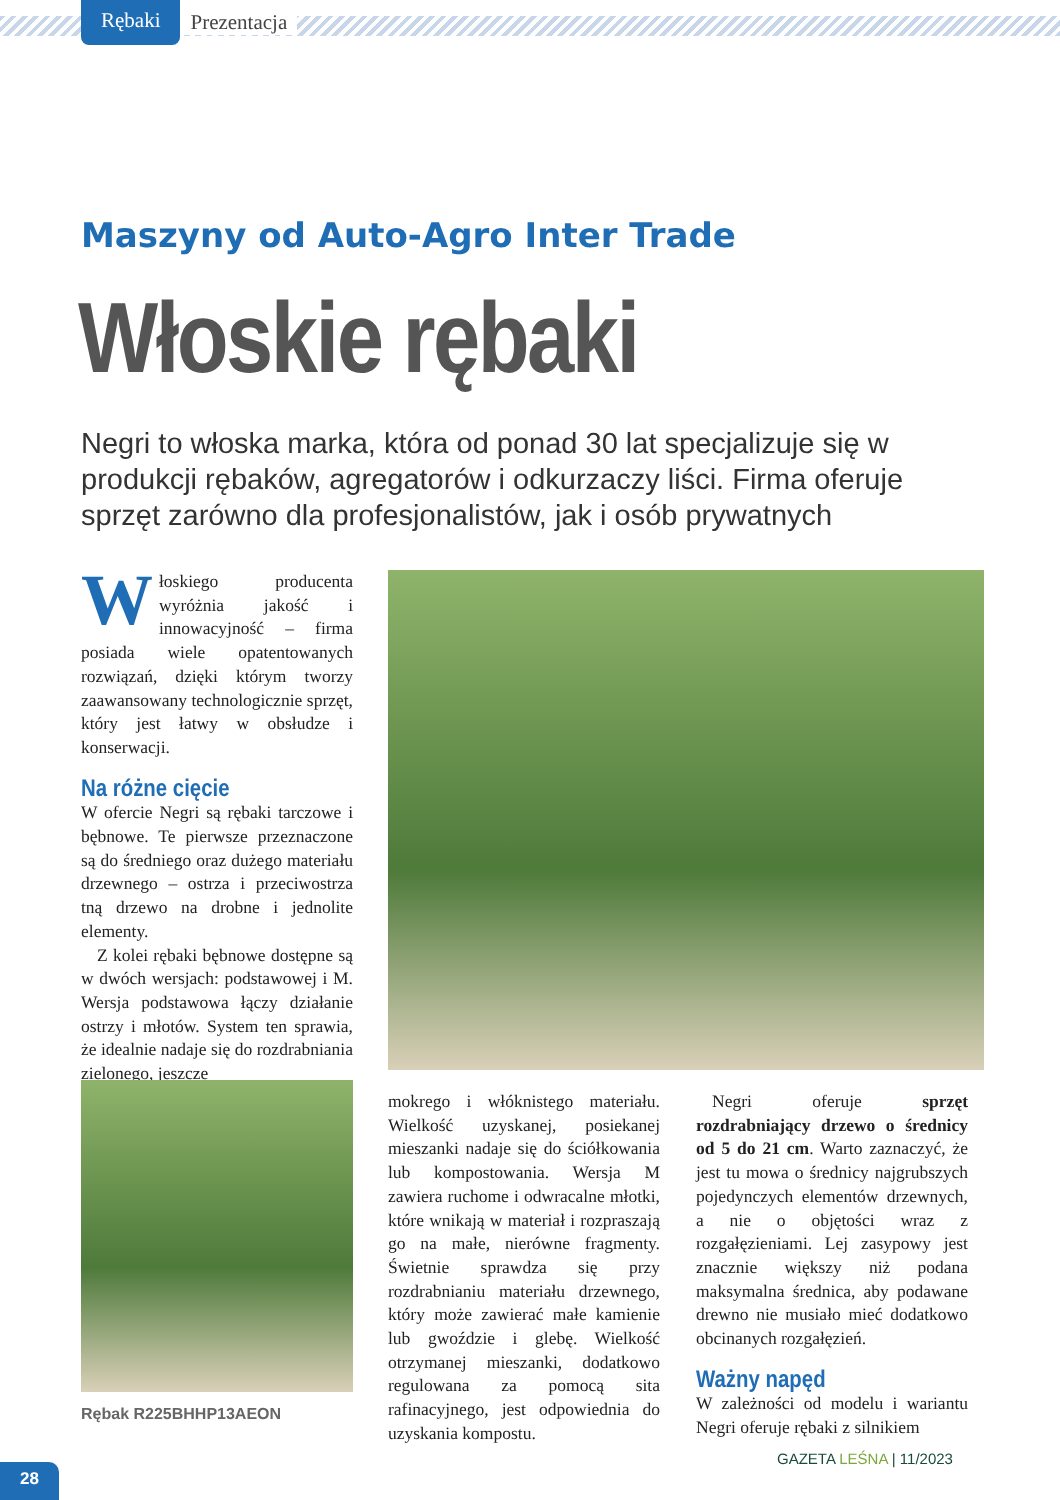Rębaki Prezentacja
Maszyny od Auto-Agro Inter Trade
Włoskie rębaki
Negri to włoska marka, która od ponad 30 lat specjalizuje się w produkcji rębaków, agregatorów i odkurzaczy liści. Firma oferuje sprzęt zarówno dla profesjonalistów, jak i osób prywatnych
Włoskiego producenta wyróżnia jakość i innowacyjność – firma posiada wiele opatentowanych rozwiązań, dzięki którym tworzy zaawansowany technologicznie sprzęt, który jest łatwy w obsłudze i konserwacji.
Na różne cięcie
W ofercie Negri są rębaki tarczowe i bębnowe. Te pierwsze przeznaczone są do średniego oraz dużego materiału drzewnego – ostrza i przeciwostrza tną drzewo na drobne i jednolite elementy.
Z kolei rębaki bębnowe dostępne są w dwóch wersjach: podstawowej i M. Wersja podstawowa łączy działanie ostrzy i młotów. System ten sprawia, że idealnie nadaje się do rozdrabniania zielonego, jeszcze
Rębak R225BHHP13AEON
mokrego i włóknistego materiału. Wielkość uzyskanej, posiekanej mieszanki nadaje się do ściółkowania lub kompostowania. Wersja M zawiera ruchome i odwracalne młotki, które wnikają w materiał i rozpraszają go na małe, nierówne fragmenty. Świetnie sprawdza się przy rozdrabnianiu materiału drzewnego, który może zawierać małe kamienie lub gwoździe i glebę. Wielkość otrzymanej mieszanki, dodatkowo regulowana za pomocą sita rafinacyjnego, jest odpowiednia do uzyskania kompostu.
Negri oferuje sprzęt rozdrabniający drzewo o średnicy od 5 do 21 cm. Warto zaznaczyć, że jest tu mowa o średnicy najgrubszych pojedynczych elementów drzewnych, a nie o objętości wraz z rozgałęzieniami. Lej zasypowy jest znacznie większy niż podana maksymalna średnica, aby podawane drewno nie musiało mieć dodatkowo obcinanych rozgałęzień.
Ważny napęd
W zależności od modelu i wariantu Negri oferuje rębaki z silnikiem
GAZETA LEŚNA | 11/2023
28